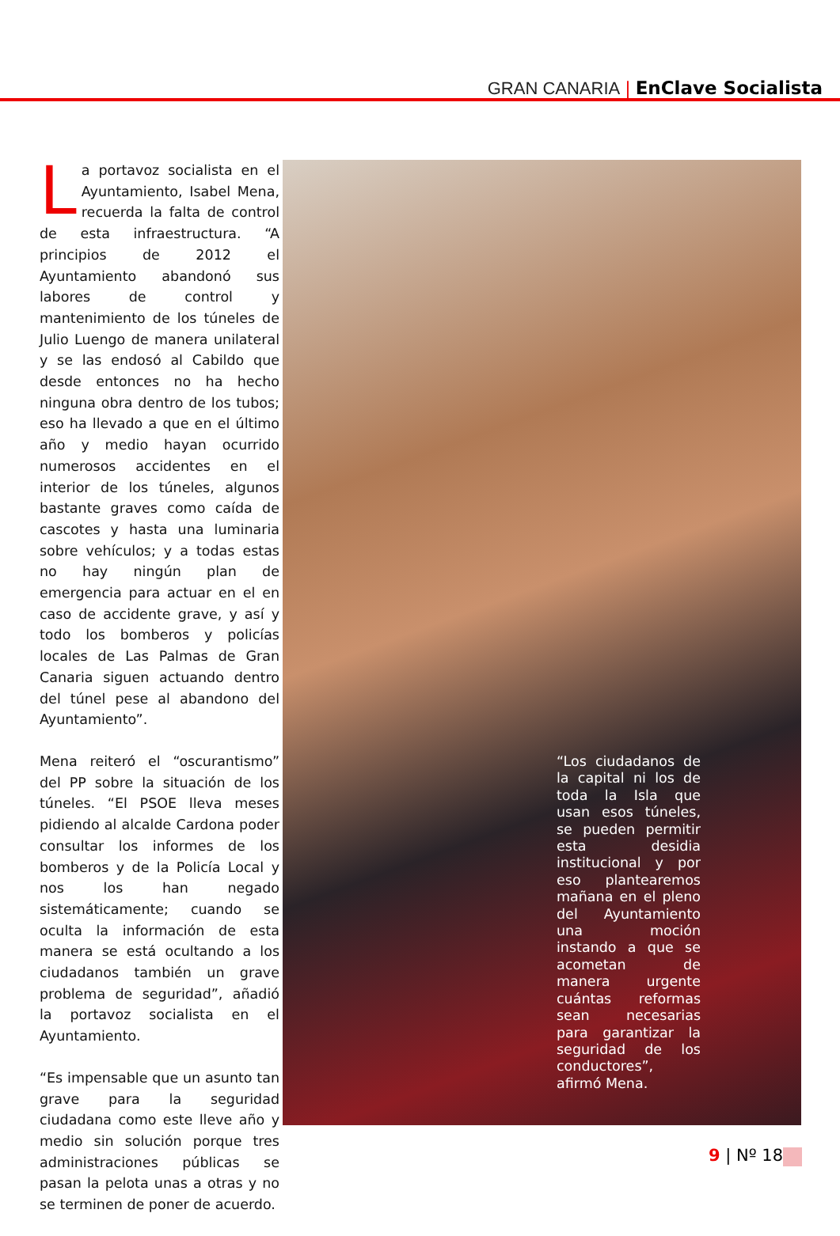GRAN CANARIA | EnClave Socialista
La portavoz socialista en el Ayuntamiento, Isabel Mena, recuerda la falta de control de esta infraestructura. “A principios de 2012 el Ayuntamiento abandonó sus labores de control y mantenimiento de los túneles de Julio Luengo de manera unilateral y se las endosó al Cabildo que desde entonces no ha hecho ninguna obra dentro de los tubos; eso ha llevado a que en el último año y medio hayan ocurrido numerosos accidentes en el interior de los túneles, algunos bastante graves como caída de cascotes y hasta una luminaria sobre vehículos; y a todas estas no hay ningún plan de emergencia para actuar en el en caso de accidente grave, y así y todo los bomberos y policías locales de Las Palmas de Gran Canaria siguen actuando dentro del túnel pese al abandono del Ayuntamiento”.
Mena reiteró el “oscurantismo” del PP sobre la situación de los túneles. “El PSOE lleva meses pidiendo al alcalde Cardona poder consultar los informes de los bomberos y de la Policía Local y nos los han negado sistemáticamente; cuando se oculta la información de esta manera se está ocultando a los ciudadanos también un grave problema de seguridad”, añadió la portavoz socialista en el Ayuntamiento.
“Es impensable que un asunto tan grave para la seguridad ciudadana como este lleve año y medio sin solución porque tres administraciones públicas se pasan la pelota unas a otras y no se terminen de poner de acuerdo.
“Los ciudadanos de la capital ni los de toda la Isla que usan esos túneles, se pueden permitir esta desidia institucional y por eso plantearemos mañana en el pleno del Ayuntamiento una moción instando a que se acometan de manera urgente cuántas reformas sean necesarias para garantizar la seguridad de los conductores”, afirmó Mena.
9 | Nº 18